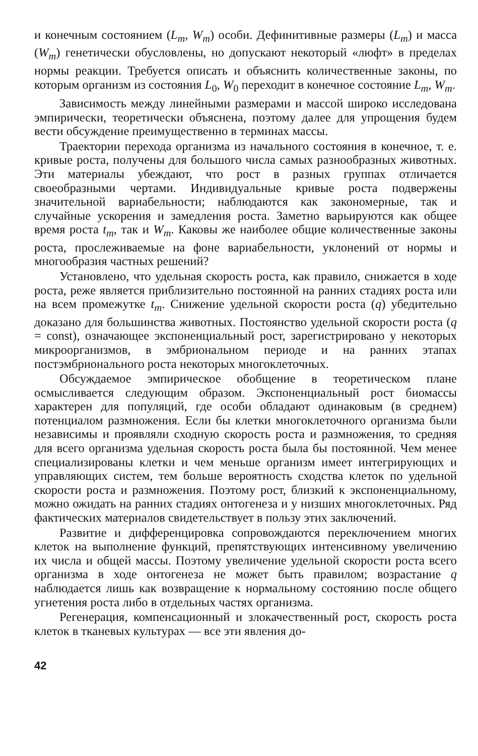и конечным состоянием (L<sub>m</sub>, W<sub>m</sub>) особи. Дефинитивные размеры (L<sub>m</sub>) и масса (W<sub>m</sub>) генетически обусловлены, но допускают некоторый «люфт» в пределах нормы реакции. Требуется описать и объяснить количественные законы, по которым организм из состояния L<sub>0</sub>, W<sub>0</sub> переходит в конечное состояние L<sub>m</sub>, W<sub>m</sub>.
Зависимость между линейными размерами и массой широко исследована эмпирически, теоретически объяснена, поэтому далее для упрощения будем вести обсуждение преимущественно в терминах массы.
Траектории перехода организма из начального состояния в конечное, т. е. кривые роста, получены для большого числа самых разнообразных животных. Эти материалы убеждают, что рост в разных группах отличается своеобразными чертами. Индивидуальные кривые роста подвержены значительной вариабельности; наблюдаются как закономерные, так и случайные ускорения и замедления роста. Заметно варьируются как общее время роста t<sub>m</sub>, так и W<sub>m</sub>. Каковы же наиболее общие количественные законы роста, прослеживаемые на фоне вариабельности, уклонений от нормы и многообразия частных решений?
Установлено, что удельная скорость роста, как правило, снижается в ходе роста, реже является приблизительно постоянной на ранних стадиях роста или на всем промежутке t<sub>m</sub>. Снижение удельной скорости роста (q) убедительно доказано для большинства животных. Постоянство удельной скорости роста (q = const), означающее экспоненциальный рост, зарегистрировано у некоторых микроорганизмов, в эмбриональном периоде и на ранних этапах постэмбрионального роста некоторых многоклеточных.
Обсуждаемое эмпирическое обобщение в теоретическом плане осмысливается следующим образом. Экспоненциальный рост биомассы характерен для популяций, где особи обладают одинаковым (в среднем) потенциалом размножения. Если бы клетки многоклеточного организма были независимы и проявляли сходную скорость роста и размножения, то средняя для всего организма удельная скорость роста была бы постоянной. Чем менее специализированы клетки и чем меньше организм имеет интегрирующих и управляющих систем, тем больше вероятность сходства клеток по удельной скорости роста и размножения. Поэтому рост, близкий к экспоненциальному, можно ожидать на ранних стадиях онтогенеза и у низших многоклеточных. Ряд фактических материалов свидетельствует в пользу этих заключений.
Развитие и дифференцировка сопровождаются переключением многих клеток на выполнение функций, препятствующих интенсивному увеличению их числа и общей массы. Поэтому увеличение удельной скорости роста всего организма в ходе онтогенеза не может быть правилом; возрастание q наблюдается лишь как возвращение к нормальному состоянию после общего угнетения роста либо в отдельных частях организма.
Регенерация, компенсационный и злокачественный рост, скорость роста клеток в тканевых культурах — все эти явления до-
42